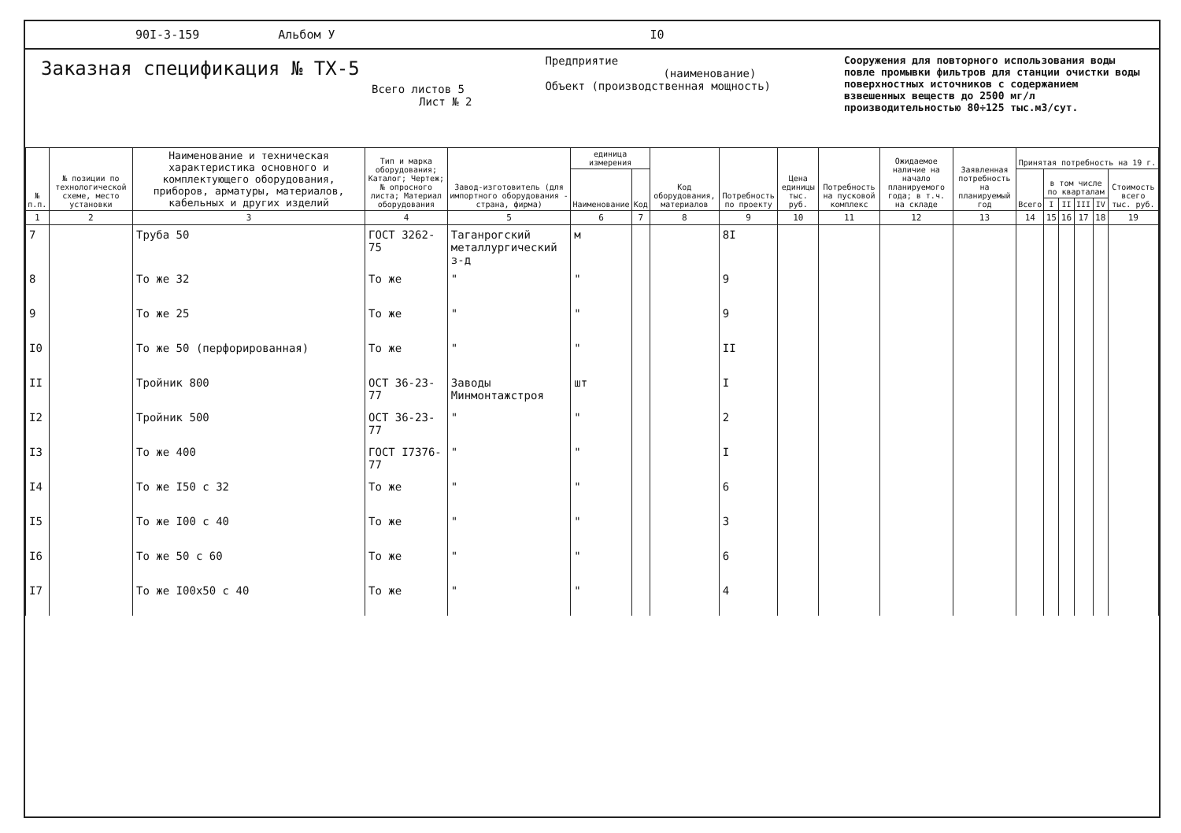90I-3-159 Альбом У I0
Заказная спецификация № ТХ-5
Всего листов 5
Лист № 2
Предприятие
(наименование)
Объект (производственная мощность)
Сооружения для повторного использования воды повле промывки фильтров для станции очистки воды поверхностных источников с содержанием взвешенных веществ до 2500 мг/л производительностью 80÷125 тыс.м3/сут.
| № п.п. | № позиции по технологической схеме, место установки | Наименование и техническая характеристика основного и комплектующего оборудования, приборов, арматуры, материалов, кабельных и других изделий | Тип и марка оборудования; Каталог; Чертеж; № опросного листа; Материал оборудования | Завод-изготовитель (для импортного оборудования - страна, фирма) | единица измерения | | Код оборудования, материалов | Потребность по проекту | Цена единицы тыс. руб. | Потребность на пусковой комплекс | Ожидаемое наличие на начало планируемого года; в т.ч. на складе | Заявленная потребность на планируемый год | Принятая потребность на 19 г. | | | | | |
| --- | --- | --- | --- | --- | --- | --- | --- | --- | --- | --- | --- | --- | --- | --- | --- | --- | --- | --- |
| | | | | | Наименование | Код | | | | | | | Всего | в том числе по кварталам | | | | Стоимость всего тыс. руб. |
| | | | | | | | | | | | | | | I | II | III | IV | |
| 1 | 2 | 3 | 4 | 5 | 6 | 7 | 8 | 9 | 10 | 11 | 12 | 13 | 14 | 15 | 16 | 17 | 18 | 19 |
| 7 | | Труба 50 | ГОСТ 3262-75 | Таганрогский металлургический з-д | м | | | 8I | | | | | | | | | | |
| 8 | | То же 32 | То же | " | " | | | 9 | | | | | | | | | | |
| 9 | | То же 25 | То же | " | " | | | 9 | | | | | | | | | | |
| I0 | | То же 50 (перфорированная) | То же | " | " | | | II | | | | | | | | | | |
| II | | Тройник 800 | ОСТ 36-23-77 | Заводы Минмонтажстроя | шт | | | I | | | | | | | | | | |
| I2 | | Тройник 500 | ОСТ 36-23-77 | " | " | | | 2 | | | | | | | | | | |
| I3 | | То же 400 | ГОСТ I7376-77 | " | " | | | I | | | | | | | | | | |
| I4 | | То же I50 с 32 | То же | " | " | | | 6 | | | | | | | | | | |
| I5 | | То же I00 с 40 | То же | " | " | | | 3 | | | | | | | | | | |
| I6 | | То же 50 с 60 | То же | " | " | | | 6 | | | | | | | | | | |
| I7 | | То же I00x50 с 40 | То же | " | " | | | 4 | | | | | | | | | | |